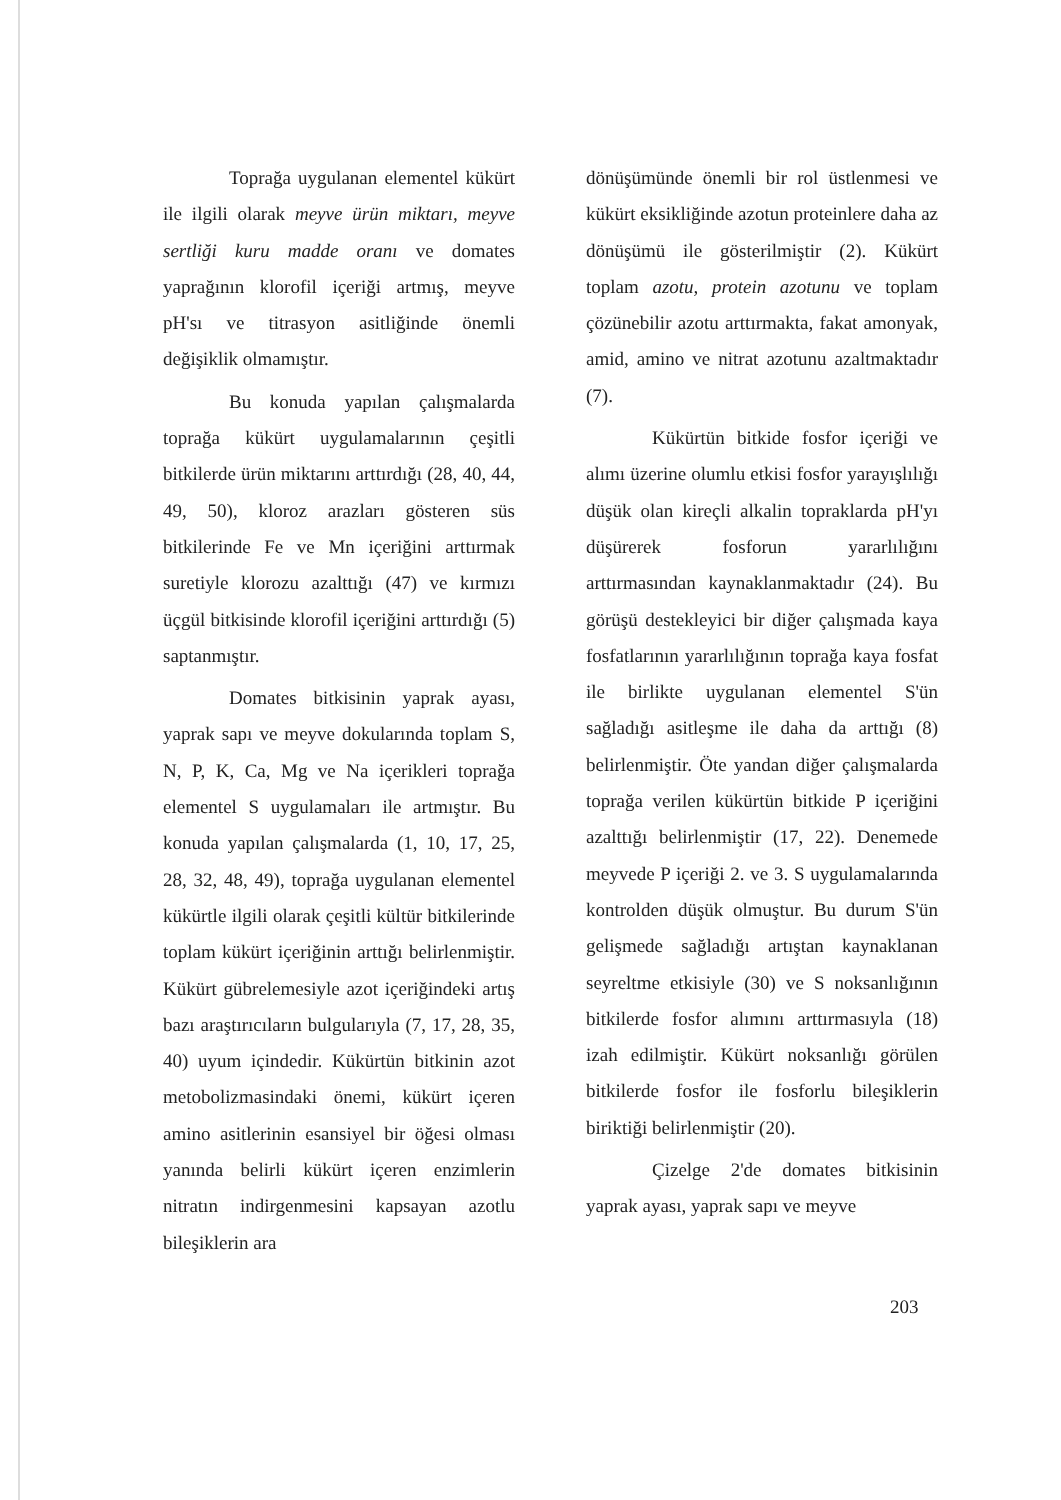Toprağa uygulanan elementel kükürt ile ilgili olarak meyve ürün miktarı, meyve sertliği kuru madde oranı ve domates yaprağının klorofil içeriği artmış, meyve pH'sı ve titrasyon asitliğinde önemli değişiklik olmamıştır.
Bu konuda yapılan çalışmalarda toprağa kükürt uygulamalarının çeşitli bitkilerde ürün miktarını arttırdığı (28, 40, 44, 49, 50), kloroz arazları gösteren süs bitkilerinde Fe ve Mn içeriğini arttırmak suretiyle klorozu azalttığı (47) ve kırmızı üçgül bitkisinde klorofil içeriğini arttırdığı (5) saptanmıştır.
Domates bitkisinin yaprak ayası, yaprak sapı ve meyve dokularında toplam S, N, P, K, Ca, Mg ve Na içerikleri toprağa elementel S uygulamaları ile artmıştır. Bu konuda yapılan çalışmalarda (1, 10, 17, 25, 28, 32, 48, 49), toprağa uygulanan elementel kükürtle ilgili olarak çeşitli kültür bitkilerinde toplam kükürt içeriğinin arttığı belirlenmiştir. Kükürt gübrelemesiyle azot içeriğindeki artış bazı araştırıcıların bulgularıyla (7, 17, 28, 35, 40) uyum içindedir. Kükürtün bitkinin azot metobolizmasindaki önemi, kükürt içeren amino asitlerinin esansiyel bir öğesi olması yanında belirli kükürt içeren enzimlerin nitratın indirgenmesini kapsayan azotlu bileşiklerin ara
dönüşümünde önemli bir rol üstlenmesi ve kükürt eksikliğinde azotun proteinlere daha az dönüşümü ile gösterilmiştir (2). Kükürt toplam azotu, protein azotunu ve toplam çözünebilir azotu arttırmakta, fakat amonyak, amid, amino ve nitrat azotunu azaltmaktadır (7).
Kükürtün bitkide fosfor içeriği ve alımı üzerine olumlu etkisi fosfor yarayışlılığı düşük olan kireçli alkalin topraklarda pH'yı düşürerek fosforun yararlılığını arttırmasından kaynaklanmaktadır (24). Bu görüşü destekleyici bir diğer çalışmada kaya fosfatlarının yararlılığının toprağa kaya fosfat ile birlikte uygulanan elementel S'ün sağladığı asitleşme ile daha da arttığı (8) belirlenmiştir. Öte yandan diğer çalışmalarda toprağa verilen kükürtün bitkide P içeriğini azalttığı belirlenmiştir (17, 22). Denemede meyvede P içeriği 2. ve 3. S uygulamalarında kontrolden düşük olmuştur. Bu durum S'ün gelişmede sağladığı artıştan kaynaklanan seyreltme etkisiyle (30) ve S noksanlığının bitkilerde fosfor alımını arttırmasıyla (18) izah edilmiştir. Kükürt noksanlığı görülen bitkilerde fosfor ile fosforlu bileşiklerin biriktiği belirlenmiştir (20).
Çizelge 2'de domates bitkisinin yaprak ayası, yaprak sapı ve meyve
203